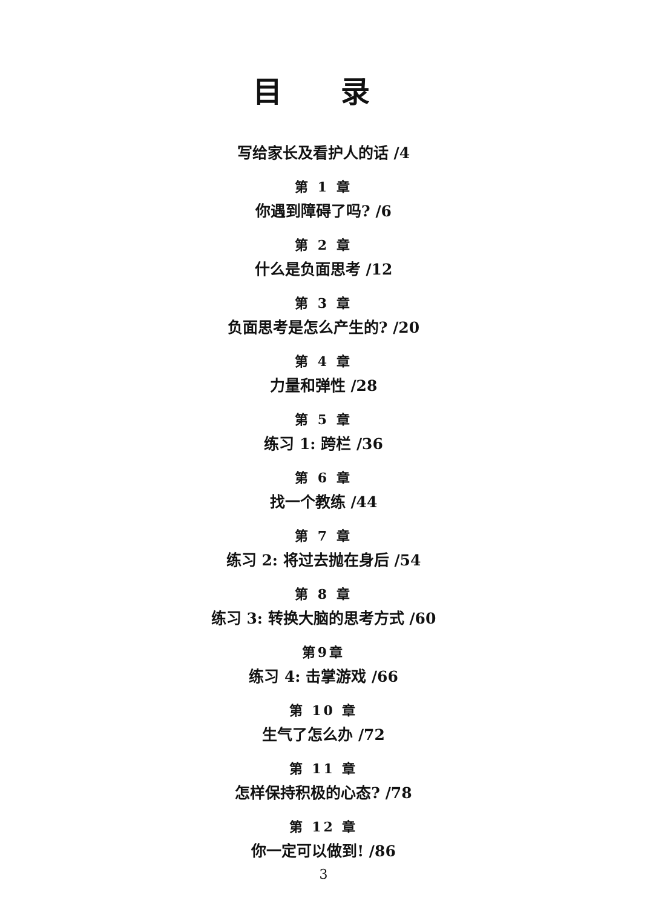目 录
写给家长及看护人的话 /4
第 1 章
你遇到障碍了吗? /6
第 2 章
什么是负面思考 /12
第 3 章
负面思考是怎么产生的? /20
第 4 章
力量和弹性 /28
第 5 章
练习 1: 跨栏 /36
第 6 章
找一个教练 /44
第 7 章
练习 2: 将过去抛在身后 /54
第 8 章
练习 3: 转换大脑的思考方式 /60
第9章
练习 4: 击掌游戏 /66
第 10 章
生气了怎么办 /72
第 11 章
怎样保持积极的心态? /78
第 12 章
你一定可以做到! /86
3